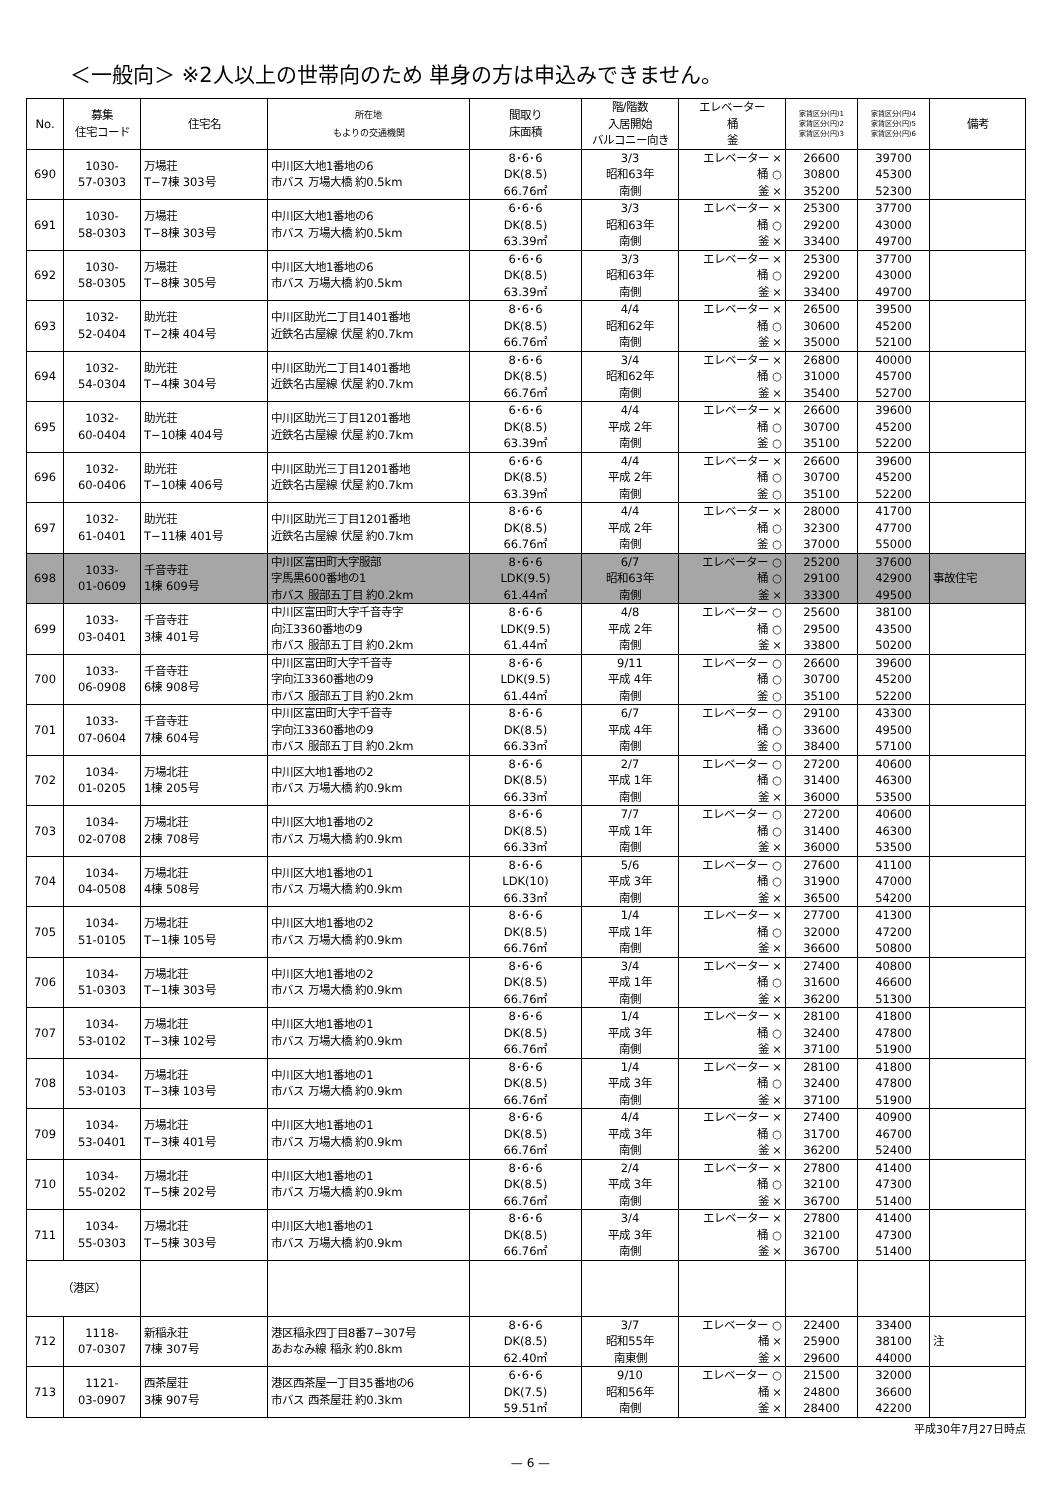＜一般向＞ ※2人以上の世帯向のため 単身の方は申込みできません。
| No. | 募集 住宅コード | 住宅名 | 所在地 もよりの交通機関 | 間取り 床面積 | 階/階数 入居開始 バルコニー向き | エレベーター 桶 釜 | 家賃区分(円)1 家賃区分(円)2 家賃区分(円)3 | 家賃区分(円)4 家賃区分(円)5 家賃区分(円)6 | 備考 |
| --- | --- | --- | --- | --- | --- | --- | --- | --- | --- |
| 690 | 1030- 57-0303 | 万場荘 T−7棟 303号 | 中川区大地1番地の6 市バス 万場大橋 約0.5km | 8･6･6 DK(8.5) 66.76㎡ | 3/3 昭和63年 南側 | エレベーター × 桶 ○ 釜 × | 26600 30800 35200 | 39700 45300 52300 | |
| 691 | 1030- 58-0303 | 万場荘 T−8棟 303号 | 中川区大地1番地の6 市バス 万場大橋 約0.5km | 6･6･6 DK(8.5) 63.39㎡ | 3/3 昭和63年 南側 | エレベーター × 桶 ○ 釜 × | 25300 29200 33400 | 37700 43000 49700 | |
| 692 | 1030- 58-0305 | 万場荘 T−8棟 305号 | 中川区大地1番地の6 市バス 万場大橋 約0.5km | 6･6･6 DK(8.5) 63.39㎡ | 3/3 昭和63年 南側 | エレベーター × 桶 ○ 釜 × | 25300 29200 33400 | 37700 43000 49700 | |
| 693 | 1032- 52-0404 | 助光荘 T−2棟 404号 | 中川区助光二丁目1401番地 近鉄名古屋線 伏屋 約0.7km | 8･6･6 DK(8.5) 66.76㎡ | 4/4 昭和62年 南側 | エレベーター × 桶 ○ 釜 × | 26500 30600 35000 | 39500 45200 52100 | |
| 694 | 1032- 54-0304 | 助光荘 T−4棟 304号 | 中川区助光二丁目1401番地 近鉄名古屋線 伏屋 約0.7km | 8･6･6 DK(8.5) 66.76㎡ | 3/4 昭和62年 南側 | エレベーター × 桶 ○ 釜 × | 26800 31000 35400 | 40000 45700 52700 | |
| 695 | 1032- 60-0404 | 助光荘 T−10棟 404号 | 中川区助光三丁目1201番地 近鉄名古屋線 伏屋 約0.7km | 6･6･6 DK(8.5) 63.39㎡ | 4/4 平成 2年 南側 | エレベーター × 桶 ○ 釜 ○ | 26600 30700 35100 | 39600 45200 52200 | |
| 696 | 1032- 60-0406 | 助光荘 T−10棟 406号 | 中川区助光三丁目1201番地 近鉄名古屋線 伏屋 約0.7km | 6･6･6 DK(8.5) 63.39㎡ | 4/4 平成 2年 南側 | エレベーター × 桶 ○ 釜 ○ | 26600 30700 35100 | 39600 45200 52200 | |
| 697 | 1032- 61-0401 | 助光荘 T−11棟 401号 | 中川区助光三丁目1201番地 近鉄名古屋線 伏屋 約0.7km | 8･6･6 DK(8.5) 66.76㎡ | 4/4 平成 2年 南側 | エレベーター × 桶 ○ 釜 ○ | 28000 32300 37000 | 41700 47700 55000 | |
| 698 | 1033- 01-0609 | 千音寺荘 1棟 609号 | 中川区富田町大字服部 字馬黒600番地の1 市バス 服部五丁目 約0.2km | 8･6･6 LDK(9.5) 61.44㎡ | 6/7 昭和63年 南側 | エレベーター ○ 桶 ○ 釜 × | 25200 29100 33300 | 37600 42900 49500 | 事故住宅 |
| 699 | 1033- 03-0401 | 千音寺荘 3棟 401号 | 中川区富田町大字千音寺字 向江3360番地の9 市バス 服部五丁目 約0.2km | 8･6･6 LDK(9.5) 61.44㎡ | 4/8 平成 2年 南側 | エレベーター ○ 桶 ○ 釜 × | 25600 29500 33800 | 38100 43500 50200 | |
| 700 | 1033- 06-0908 | 千音寺荘 6棟 908号 | 中川区富田町大字千音寺 字向江3360番地の9 市バス 服部五丁目 約0.2km | 8･6･6 LDK(9.5) 61.44㎡ | 9/11 平成 4年 南側 | エレベーター ○ 桶 ○ 釜 ○ | 26600 30700 35100 | 39600 45200 52200 | |
| 701 | 1033- 07-0604 | 千音寺荘 7棟 604号 | 中川区富田町大字千音寺 字向江3360番地の9 市バス 服部五丁目 約0.2km | 8･6･6 DK(8.5) 66.33㎡ | 6/7 平成 4年 南側 | エレベーター ○ 桶 ○ 釜 ○ | 29100 33600 38400 | 43300 49500 57100 | |
| 702 | 1034- 01-0205 | 万場北荘 1棟 205号 | 中川区大地1番地の2 市バス 万場大橋 約0.9km | 8･6･6 DK(8.5) 66.33㎡ | 2/7 平成 1年 南側 | エレベーター ○ 桶 ○ 釜 × | 27200 31400 36000 | 40600 46300 53500 | |
| 703 | 1034- 02-0708 | 万場北荘 2棟 708号 | 中川区大地1番地の2 市バス 万場大橋 約0.9km | 8･6･6 DK(8.5) 66.33㎡ | 7/7 平成 1年 南側 | エレベーター ○ 桶 ○ 釜 × | 27200 31400 36000 | 40600 46300 53500 | |
| 704 | 1034- 04-0508 | 万場北荘 4棟 508号 | 中川区大地1番地の1 市バス 万場大橋 約0.9km | 8･6･6 LDK(10) 66.33㎡ | 5/6 平成 3年 南側 | エレベーター ○ 桶 ○ 釜 × | 27600 31900 36500 | 41100 47000 54200 | |
| 705 | 1034- 51-0105 | 万場北荘 T−1棟 105号 | 中川区大地1番地の2 市バス 万場大橋 約0.9km | 8･6･6 DK(8.5) 66.76㎡ | 1/4 平成 1年 南側 | エレベーター × 桶 ○ 釜 × | 27700 32000 36600 | 41300 47200 50800 | |
| 706 | 1034- 51-0303 | 万場北荘 T−1棟 303号 | 中川区大地1番地の2 市バス 万場大橋 約0.9km | 8･6･6 DK(8.5) 66.76㎡ | 3/4 平成 1年 南側 | エレベーター × 桶 ○ 釜 × | 27400 31600 36200 | 40800 46600 51300 | |
| 707 | 1034- 53-0102 | 万場北荘 T−3棟 102号 | 中川区大地1番地の1 市バス 万場大橋 約0.9km | 8･6･6 DK(8.5) 66.76㎡ | 1/4 平成 3年 南側 | エレベーター × 桶 ○ 釜 × | 28100 32400 37100 | 41800 47800 51900 | |
| 708 | 1034- 53-0103 | 万場北荘 T−3棟 103号 | 中川区大地1番地の1 市バス 万場大橋 約0.9km | 8･6･6 DK(8.5) 66.76㎡ | 1/4 平成 3年 南側 | エレベーター × 桶 ○ 釜 × | 28100 32400 37100 | 41800 47800 51900 | |
| 709 | 1034- 53-0401 | 万場北荘 T−3棟 401号 | 中川区大地1番地の1 市バス 万場大橋 約0.9km | 8･6･6 DK(8.5) 66.76㎡ | 4/4 平成 3年 南側 | エレベーター × 桶 ○ 釜 × | 27400 31700 36200 | 40900 46700 52400 | |
| 710 | 1034- 55-0202 | 万場北荘 T−5棟 202号 | 中川区大地1番地の1 市バス 万場大橋 約0.9km | 8･6･6 DK(8.5) 66.76㎡ | 2/4 平成 3年 南側 | エレベーター × 桶 ○ 釜 × | 27800 32100 36700 | 41400 47300 51400 | |
| 711 | 1034- 55-0303 | 万場北荘 T−5棟 303号 | 中川区大地1番地の1 市バス 万場大橋 約0.9km | 8･6･6 DK(8.5) 66.76㎡ | 3/4 平成 3年 南側 | エレベーター × 桶 ○ 釜 × | 27800 32100 36700 | 41400 47300 51400 | |
| （港区） | | | | | | | | | |
| 712 | 1118- 07-0307 | 新稲永荘 7棟 307号 | 港区稲永四丁目8番7−307号 あおなみ線 稲永 約0.8km | 8･6･6 DK(8.5) 62.40㎡ | 3/7 昭和55年 南東側 | エレベーター ○ 桶 × 釜 × | 22400 25900 29600 | 33400 38100 44000 | 注 |
| 713 | 1121- 03-0907 | 西茶屋荘 3棟 907号 | 港区西茶屋一丁目35番地の6 市バス 西茶屋荘 約0.3km | 6･6･6 DK(7.5) 59.51㎡ | 9/10 昭和56年 南側 | エレベーター ○ 桶 × 釜 × | 21500 24800 28400 | 32000 36600 42200 | |
平成30年7月27日時点
— 6 —